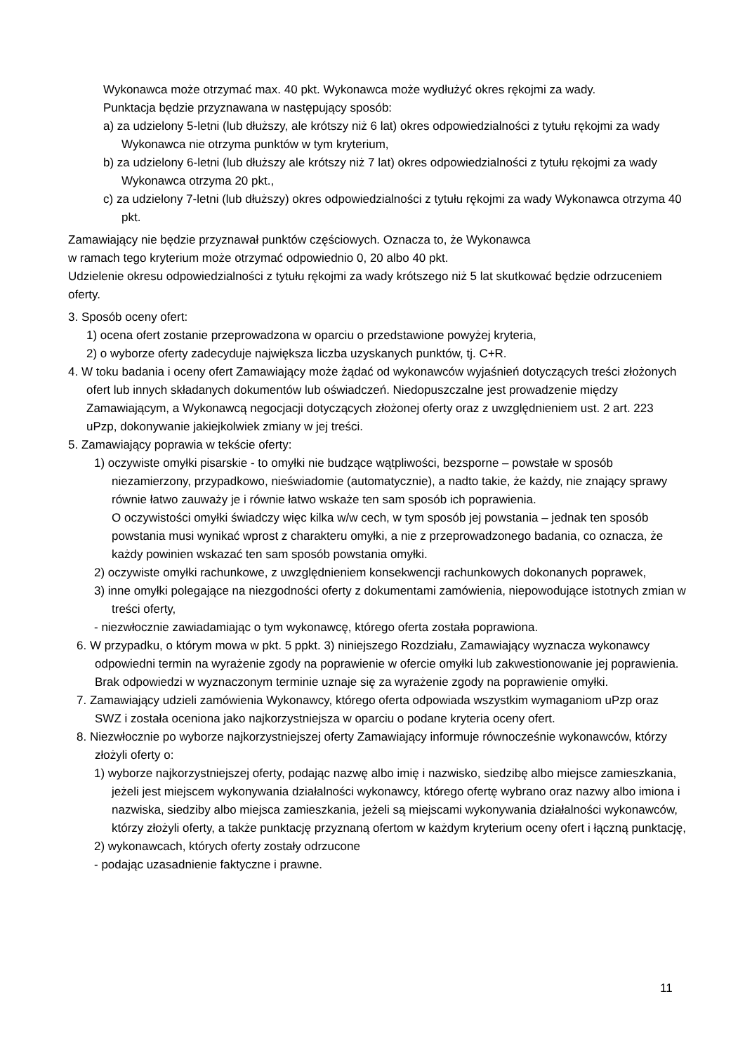Wykonawca może otrzymać max. 40 pkt. Wykonawca może wydłużyć okres rękojmi za wady.
Punktacja będzie przyznawana w następujący sposób:
a) za udzielony 5-letni (lub dłuższy, ale krótszy niż 6 lat) okres odpowiedzialności z tytułu rękojmi za wady Wykonawca nie otrzyma punktów w tym kryterium,
b) za udzielony 6-letni (lub dłuższy ale krótszy niż 7 lat) okres odpowiedzialności z tytułu rękojmi za wady Wykonawca otrzyma 20 pkt.,
c) za udzielony 7-letni (lub dłuższy) okres odpowiedzialności z tytułu rękojmi za wady Wykonawca otrzyma 40 pkt.
Zamawiający nie będzie przyznawał punktów częściowych. Oznacza to, że Wykonawca
w ramach tego kryterium może otrzymać odpowiednio 0, 20 albo 40 pkt.
Udzielenie okresu odpowiedzialności z tytułu rękojmi za wady krótszego niż 5 lat skutkować będzie odrzuceniem oferty.
3. Sposób oceny ofert:
1) ocena ofert zostanie przeprowadzona w oparciu o przedstawione powyżej kryteria,
2) o wyborze oferty zadecyduje największa liczba uzyskanych punktów, tj. C+R.
4. W toku badania i oceny ofert Zamawiający może żądać od wykonawców wyjaśnień dotyczących treści złożonych ofert lub innych składanych dokumentów lub oświadczeń. Niedopuszczalne jest prowadzenie między Zamawiającym, a Wykonawcą negocjacji dotyczących złożonej oferty oraz z uwzględnieniem ust. 2 art. 223 uPzp, dokonywanie jakiejkolwiek zmiany w jej treści.
5. Zamawiający poprawia w tekście oferty:
1) oczywiste omyłki pisarskie - to omyłki nie budzące wątpliwości, bezsporne – powstałe w sposób niezamierzony, przypadkowo, nieświadomie (automatycznie), a nadto takie, że każdy, nie znający sprawy równie łatwo zauważy je i równie łatwo wskaże ten sam sposób ich poprawienia.
O oczywistości omyłki świadczy więc kilka w/w cech, w tym sposób jej powstania – jednak ten sposób powstania musi wynikać wprost z charakteru omyłki, a nie z przeprowadzonego badania, co oznacza, że każdy powinien wskazać ten sam sposób powstania omyłki.
2) oczywiste omyłki rachunkowe, z uwzględnieniem konsekwencji rachunkowych dokonanych poprawek,
3) inne omyłki polegające na niezgodności oferty z dokumentami zamówienia, niepowodujące istotnych zmian w treści oferty,
- niezwłocznie zawiadamiając o tym wykonawcę, którego oferta została poprawiona.
6. W przypadku, o którym mowa w pkt. 5 ppkt. 3) niniejszego Rozdziału, Zamawiający wyznacza wykonawcy odpowiedni termin na wyrażenie zgody na poprawienie w ofercie omyłki lub zakwestionowanie jej poprawienia. Brak odpowiedzi w wyznaczonym terminie uznaje się za wyrażenie zgody na poprawienie omyłki.
7. Zamawiający udzieli zamówienia Wykonawcy, którego oferta odpowiada wszystkim wymaganiom uPzp oraz SWZ i została oceniona jako najkorzystniejsza w oparciu o podane kryteria oceny ofert.
8. Niezwłocznie po wyborze najkorzystniejszej oferty Zamawiający informuje równocześnie wykonawców, którzy złożyli oferty o:
1) wyborze najkorzystniejszej oferty, podając nazwę albo imię i nazwisko, siedzibę albo miejsce zamieszkania, jeżeli jest miejscem wykonywania działalności wykonawcy, którego ofertę wybrano oraz nazwy albo imiona i nazwiska, siedziby albo miejsca zamieszkania, jeżeli są miejscami wykonywania działalności wykonawców, którzy złożyli oferty, a także punktację przyznaną ofertom w każdym kryterium oceny ofert i łączną punktację,
2) wykonawcach, których oferty zostały odrzucone
- podając uzasadnienie faktyczne i prawne.
11